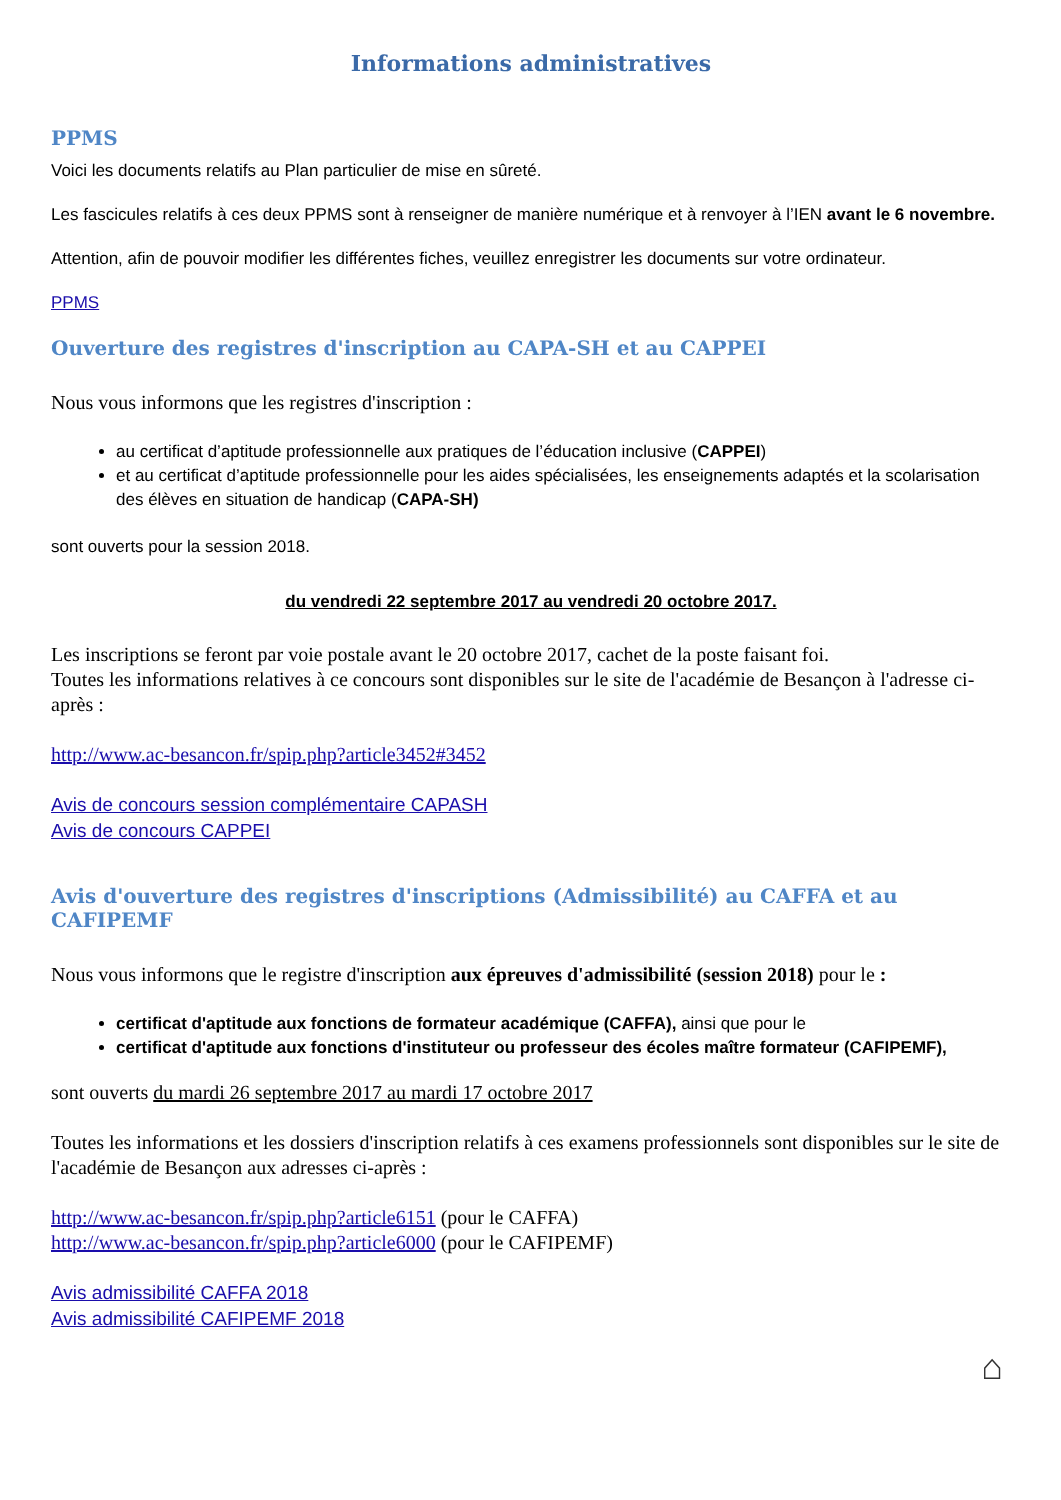Informations administratives
PPMS
Voici les documents relatifs au Plan particulier de mise en sûreté.
Les fascicules relatifs à ces deux PPMS sont à renseigner de manière numérique et à renvoyer à l’IEN avant le 6 novembre.
Attention, afin de pouvoir modifier les différentes fiches, veuillez enregistrer les documents sur votre ordinateur.
PPMS
Ouverture des registres d'inscription au CAPA-SH et au CAPPEI
Nous vous informons que les registres d'inscription :
au certificat d’aptitude professionnelle aux pratiques de l’éducation inclusive (CAPPEI)
et au certificat d’aptitude professionnelle pour les aides spécialisées, les enseignements adaptés et la scolarisation des élèves en situation de handicap (CAPA-SH)
sont ouverts pour la session 2018.
du vendredi 22 septembre 2017 au vendredi 20 octobre 2017.
Les inscriptions se feront par voie postale avant le 20 octobre 2017, cachet de la poste faisant foi.
Toutes les informations relatives à ce concours sont disponibles sur le site de l'académie de Besançon à l'adresse ci-après :
http://www.ac-besancon.fr/spip.php?article3452#3452
Avis de concours session complémentaire CAPASH
Avis de concours CAPPEI
Avis d'ouverture des registres d'inscriptions (Admissibilité) au CAFFA et au CAFIPEMF
Nous vous informons que le registre d'inscription aux épreuves d'admissibilité (session 2018) pour le :
certificat d'aptitude aux fonctions de formateur académique (CAFFA), ainsi que pour le
certificat d'aptitude aux fonctions d'instituteur ou professeur des écoles maître formateur (CAFIPEMF),
sont ouverts du mardi 26 septembre 2017 au mardi 17 octobre 2017
Toutes les informations et les dossiers d'inscription relatifs à ces examens professionnels sont disponibles sur le site de l'académie de Besançon aux adresses ci-après :
http://www.ac-besancon.fr/spip.php?article6151 (pour le CAFFA)
http://www.ac-besancon.fr/spip.php?article6000 (pour le CAFIPEMF)
Avis admissibilité CAFFA 2018
Avis admissibilité CAFIPEMF 2018
⌂